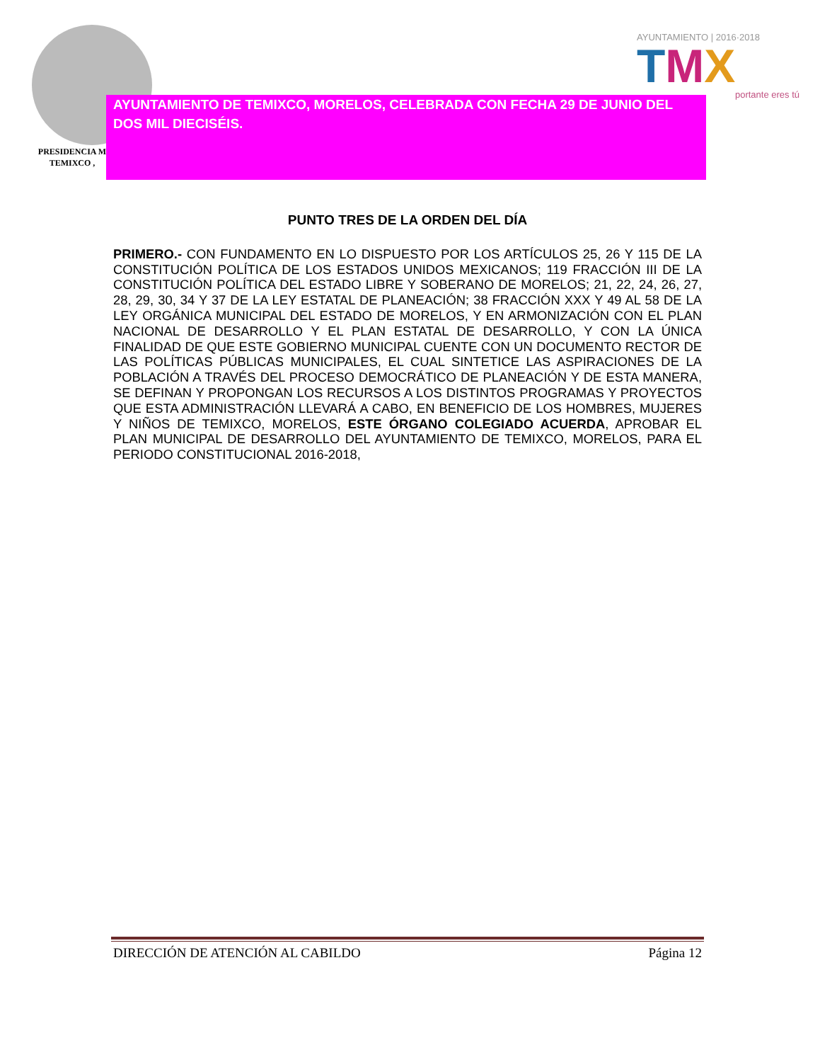PRESIDENCIA M
TEMIXCO ,
AYUNTAMIENTO | 2016·2018
TMX
portante eres tú
AYUNTAMIENTO DE TEMIXCO, MORELOS, CELEBRADA CON FECHA 29 DE JUNIO DEL DOS MIL DIECISÉIS.
PUNTO TRES DE LA ORDEN DEL DÍA
PRIMERO.- CON FUNDAMENTO EN LO DISPUESTO POR LOS ARTÍCULOS 25, 26 Y 115 DE LA CONSTITUCIÓN POLÍTICA DE LOS ESTADOS UNIDOS MEXICANOS; 119 FRACCIÓN III DE LA CONSTITUCIÓN POLÍTICA DEL ESTADO LIBRE Y SOBERANO DE MORELOS; 21, 22, 24, 26, 27, 28, 29, 30, 34 Y 37 DE LA LEY ESTATAL DE PLANEACIÓN; 38 FRACCIÓN XXX Y 49 AL 58 DE LA LEY ORGÁNICA MUNICIPAL DEL ESTADO DE MORELOS, Y EN ARMONIZACIÓN CON EL PLAN NACIONAL DE DESARROLLO Y EL PLAN ESTATAL DE DESARROLLO, Y CON LA ÚNICA FINALIDAD DE QUE ESTE GOBIERNO MUNICIPAL CUENTE CON UN DOCUMENTO RECTOR DE LAS POLÍTICAS PÚBLICAS MUNICIPALES, EL CUAL SINTETICE LAS ASPIRACIONES DE LA POBLACIÓN A TRAVÉS DEL PROCESO DEMOCRÁTICO DE PLANEACIÓN Y DE ESTA MANERA, SE DEFINAN Y PROPONGAN LOS RECURSOS A LOS DISTINTOS PROGRAMAS Y PROYECTOS QUE ESTA ADMINISTRACIÓN LLEVARÁ A CABO, EN BENEFICIO DE LOS HOMBRES, MUJERES Y NIÑOS DE TEMIXCO, MORELOS, ESTE ÓRGANO COLEGIADO ACUERDA, APROBAR EL PLAN MUNICIPAL DE DESARROLLO DEL AYUNTAMIENTO DE TEMIXCO, MORELOS, PARA EL PERIODO CONSTITUCIONAL 2016-2018,
DIRECCIÓN DE ATENCIÓN AL CABILDO Página 12